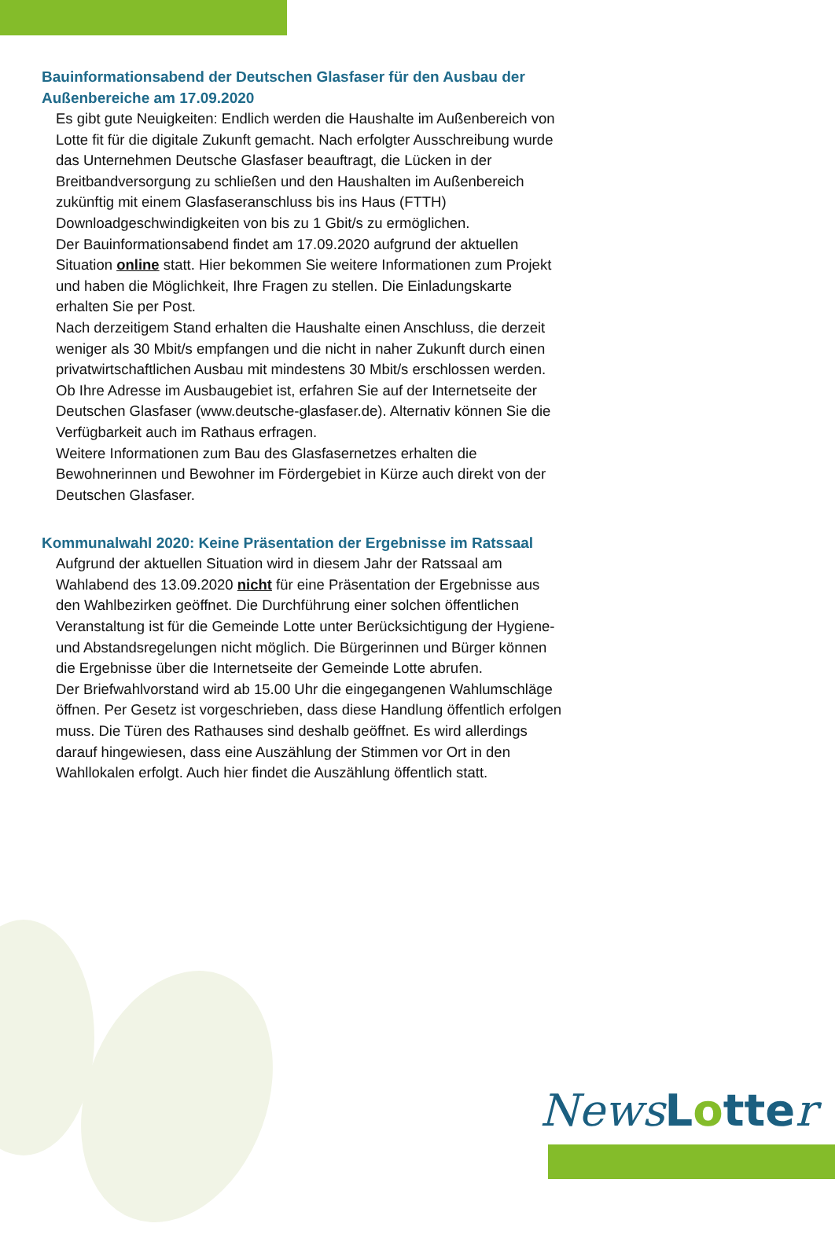Bauinformationsabend der Deutschen Glasfaser für den Ausbau der Außenbereiche am 17.09.2020
Es gibt gute Neuigkeiten: Endlich werden die Haushalte im Außenbereich von Lotte fit für die digitale Zukunft gemacht. Nach erfolgter Ausschreibung wurde das Unternehmen Deutsche Glasfaser beauftragt, die Lücken in der Breitbandversorgung zu schließen und den Haushalten im Außenbereich zukünftig mit einem Glasfaseranschluss bis ins Haus (FTTH) Downloadgeschwindigkeiten von bis zu 1 Gbit/s zu ermöglichen.
Der Bauinformationsabend findet am 17.09.2020 aufgrund der aktuellen Situation online statt. Hier bekommen Sie weitere Informationen zum Projekt und haben die Möglichkeit, Ihre Fragen zu stellen. Die Einladungskarte erhalten Sie per Post.
Nach derzeitigem Stand erhalten die Haushalte einen Anschluss, die derzeit weniger als 30 Mbit/s empfangen und die nicht in naher Zukunft durch einen privatwirtschaftlichen Ausbau mit mindestens 30 Mbit/s erschlossen werden.
Ob Ihre Adresse im Ausbaugebiet ist, erfahren Sie auf der Internetseite der Deutschen Glasfaser (www.deutsche-glasfaser.de). Alternativ können Sie die Verfügbarkeit auch im Rathaus erfragen.
Weitere Informationen zum Bau des Glasfasernetzes erhalten die Bewohnerinnen und Bewohner im Fördergebiet in Kürze auch direkt von der Deutschen Glasfaser.
Kommunalwahl 2020: Keine Präsentation der Ergebnisse im Ratssaal
Aufgrund der aktuellen Situation wird in diesem Jahr der Ratssaal am Wahlabend des 13.09.2020 nicht für eine Präsentation der Ergebnisse aus den Wahlbezirken geöffnet. Die Durchführung einer solchen öffentlichen Veranstaltung ist für die Gemeinde Lotte unter Berücksichtigung der Hygiene- und Abstandsregelungen nicht möglich. Die Bürgerinnen und Bürger können die Ergebnisse über die Internetseite der Gemeinde Lotte abrufen.
Der Briefwahlvorstand wird ab 15.00 Uhr die eingegangenen Wahlumschläge öffnen. Per Gesetz ist vorgeschrieben, dass diese Handlung öffentlich erfolgen muss. Die Türen des Rathauses sind deshalb geöffnet. Es wird allerdings darauf hingewiesen, dass eine Auszählung der Stimmen vor Ort in den Wahllokalen erfolgt. Auch hier findet die Auszählung öffentlich statt.
News Lotte r